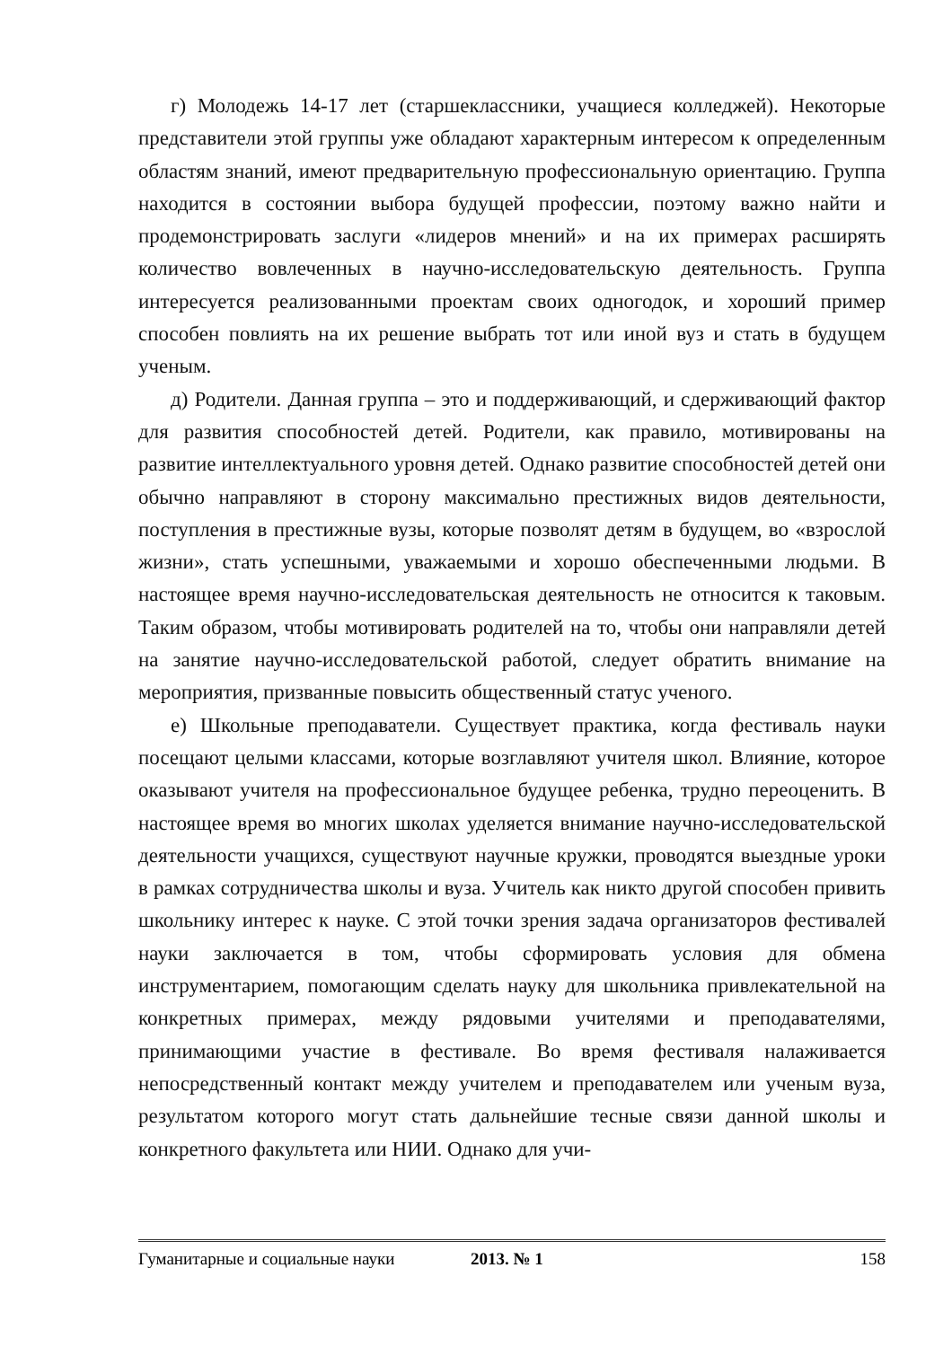г) Молодежь 14-17 лет (старшеклассники, учащиеся колледжей). Некоторые представители этой группы уже обладают характерным интересом к определенным областям знаний, имеют предварительную профессиональную ориентацию. Группа находится в состоянии выбора будущей профессии, поэтому важно найти и продемонстрировать заслуги «лидеров мнений» и на их примерах расширять количество вовлеченных в научно-исследовательскую деятельность. Группа интересуется реализованными проектам своих одногодок, и хороший пример способен повлиять на их решение выбрать тот или иной вуз и стать в будущем ученым.
д) Родители. Данная группа – это и поддерживающий, и сдерживающий фактор для развития способностей детей. Родители, как правило, мотивированы на развитие интеллектуального уровня детей. Однако развитие способностей детей они обычно направляют в сторону максимально престижных видов деятельности, поступления в престижные вузы, которые позволят детям в будущем, во «взрослой жизни», стать успешными, уважаемыми и хорошо обеспеченными людьми. В настоящее время научно-исследовательская деятельность не относится к таковым. Таким образом, чтобы мотивировать родителей на то, чтобы они направляли детей на занятие научно-исследовательской работой, следует обратить внимание на мероприятия, призванные повысить общественный статус ученого.
е) Школьные преподаватели. Существует практика, когда фестиваль науки посещают целыми классами, которые возглавляют учителя школ. Влияние, которое оказывают учителя на профессиональное будущее ребенка, трудно переоценить. В настоящее время во многих школах уделяется внимание научно-исследовательской деятельности учащихся, существуют научные кружки, проводятся выездные уроки в рамках сотрудничества школы и вуза. Учитель как никто другой способен привить школьнику интерес к науке. С этой точки зрения задача организаторов фестивалей науки заключается в том, чтобы сформировать условия для обмена инструментарием, помогающим сделать науку для школьника привлекательной на конкретных примерах, между рядовыми учителями и преподавателями, принимающими участие в фестивале. Во время фестиваля налаживается непосредственный контакт между учителем и преподавателем или ученым вуза, результатом которого могут стать дальнейшие тесные связи данной школы и конкретного факультета или НИИ. Однако для учи-
Гуманитарные и социальные науки 2013. № 1 158